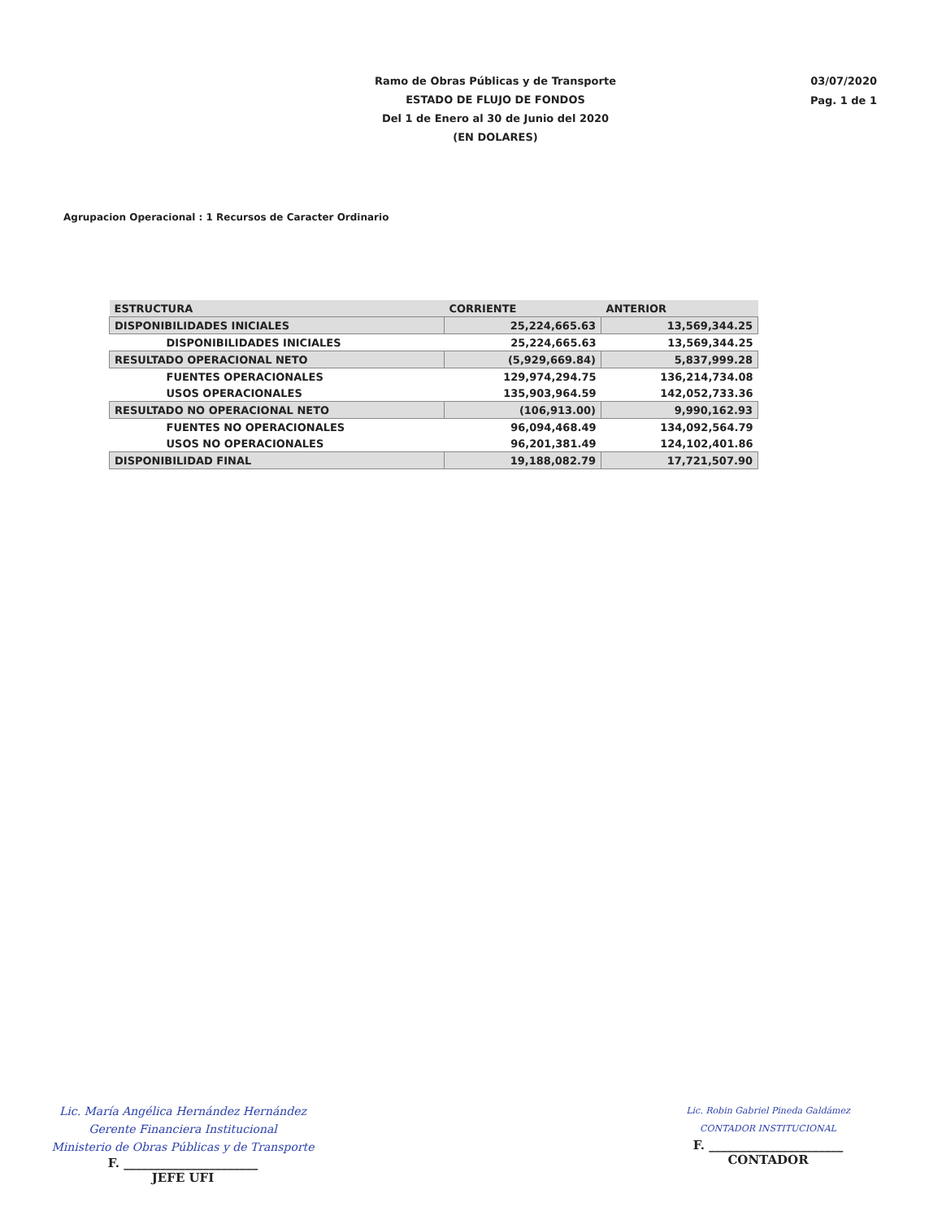Ramo de Obras Públicas y de Transporte
ESTADO DE FLUJO DE FONDOS
Del 1 de Enero al 30 de Junio del 2020
(EN DOLARES)
03/07/2020
Pag. 1 de 1
Agrupacion Operacional : 1 Recursos de Caracter Ordinario
| ESTRUCTURA | CORRIENTE | ANTERIOR |
| --- | --- | --- |
| DISPONIBILIDADES INICIALES | 25,224,665.63 | 13,569,344.25 |
| DISPONIBILIDADES INICIALES | 25,224,665.63 | 13,569,344.25 |
| RESULTADO OPERACIONAL NETO | (5,929,669.84) | 5,837,999.28 |
| FUENTES OPERACIONALES | 129,974,294.75 | 136,214,734.08 |
| USOS OPERACIONALES | 135,903,964.59 | 142,052,733.36 |
| RESULTADO NO OPERACIONAL NETO | (106,913.00) | 9,990,162.93 |
| FUENTES NO OPERACIONALES | 96,094,468.49 | 134,092,564.79 |
| USOS NO OPERACIONALES | 96,201,381.49 | 124,102,401.86 |
| DISPONIBILIDAD FINAL | 19,188,082.79 | 17,721,507.90 |
Lic. María Angélica Hernández Hernández
Gerente Financiera Institucional
Ministerio de Obras Públicas y de Transporte
F. ______________________
JEFE UFI
Lic. Robin Gabriel Pineda Galdámez
CONTADOR INSTITUCIONAL
F. ______________________
CONTADOR